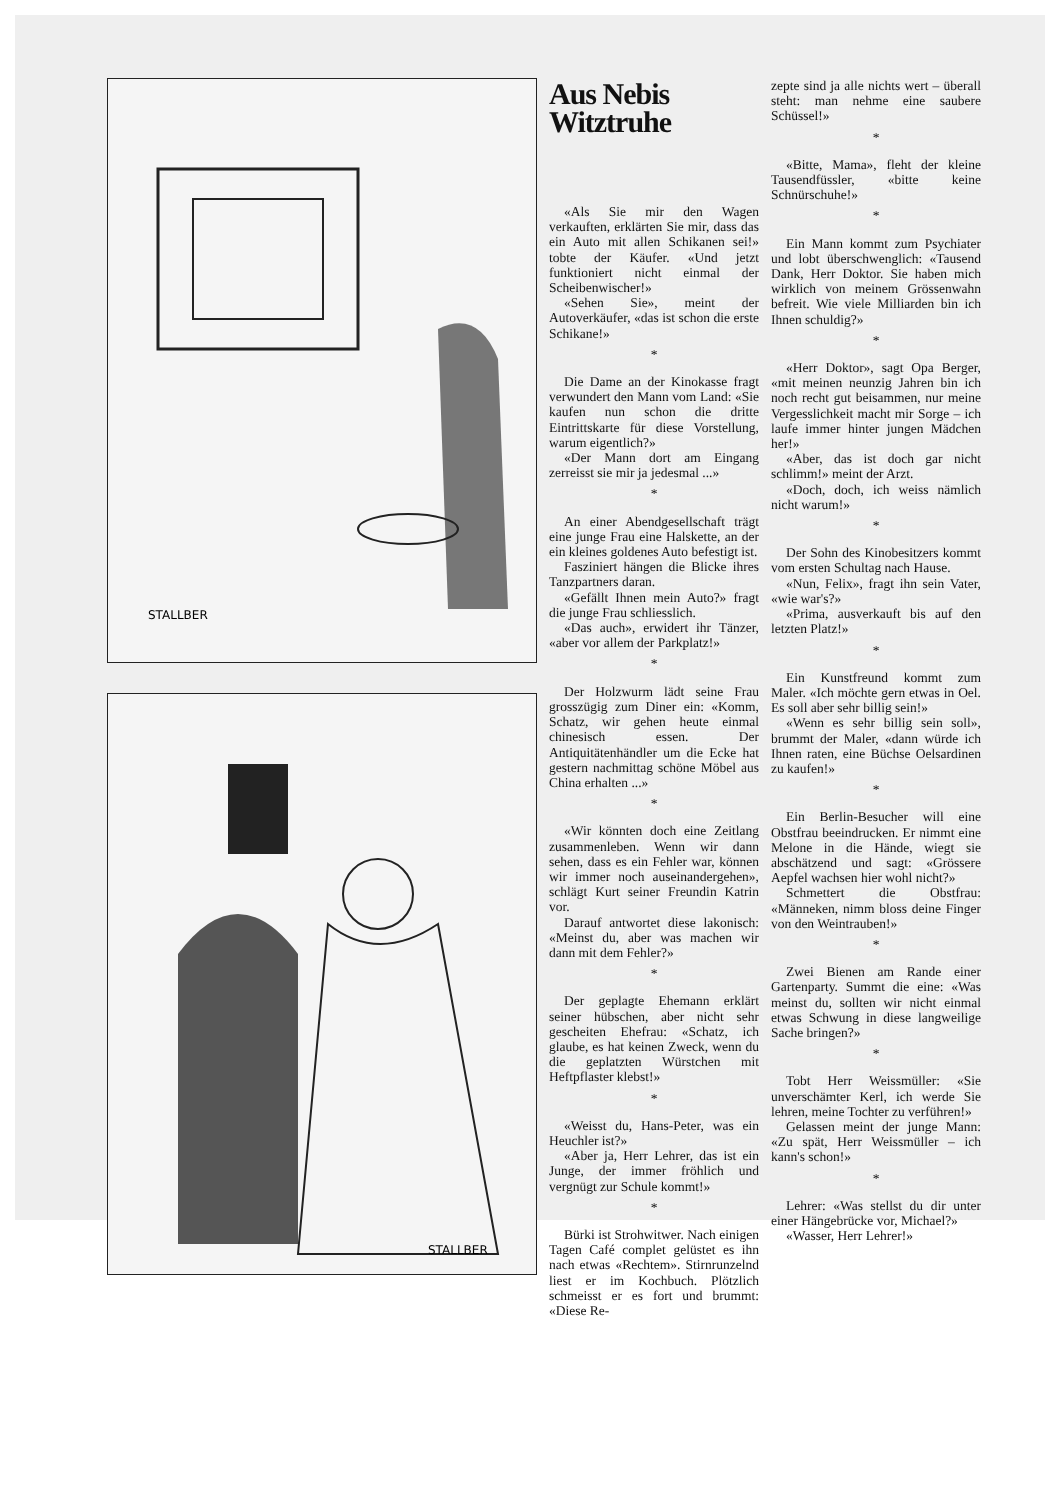STALLBER
STALLBER
Aus Nebis Witztruhe
«Als Sie mir den Wagen verkauften, erklärten Sie mir, dass das ein Auto mit allen Schikanen sei!» tobte der Käufer. «Und jetzt funktioniert nicht einmal der Scheibenwischer!»
«Sehen Sie», meint der Autoverkäufer, «das ist schon die erste Schikane!»
*
Die Dame an der Kinokasse fragt verwundert den Mann vom Land: «Sie kaufen nun schon die dritte Eintrittskarte für diese Vorstellung, warum eigentlich?»
«Der Mann dort am Eingang zerreisst sie mir ja jedesmal ...»
*
An einer Abendgesellschaft trägt eine junge Frau eine Halskette, an der ein kleines goldenes Auto befestigt ist.
Fasziniert hängen die Blicke ihres Tanzpartners daran.
«Gefällt Ihnen mein Auto?» fragt die junge Frau schliesslich.
«Das auch», erwidert ihr Tänzer, «aber vor allem der Parkplatz!»
*
Der Holzwurm lädt seine Frau grosszügig zum Diner ein: «Komm, Schatz, wir gehen heute einmal chinesisch essen. Der Antiquitätenhändler um die Ecke hat gestern nachmittag schöne Möbel aus China erhalten ...»
*
«Wir könnten doch eine Zeitlang zusammenleben. Wenn wir dann sehen, dass es ein Fehler war, können wir immer noch auseinandergehen», schlägt Kurt seiner Freundin Katrin vor.
Darauf antwortet diese lakonisch: «Meinst du, aber was machen wir dann mit dem Fehler?»
*
Der geplagte Ehemann erklärt seiner hübschen, aber nicht sehr gescheiten Ehefrau: «Schatz, ich glaube, es hat keinen Zweck, wenn du die geplatzten Würstchen mit Heftpflaster klebst!»
*
«Weisst du, Hans-Peter, was ein Heuchler ist?»
«Aber ja, Herr Lehrer, das ist ein Junge, der immer fröhlich und vergnügt zur Schule kommt!»
*
Bürki ist Strohwitwer. Nach einigen Tagen Café complet gelüstet es ihn nach etwas «Rechtem». Stirnrunzelnd liest er im Kochbuch. Plötzlich schmeisst er es fort und brummt: «Diese Re-
zepte sind ja alle nichts wert – überall steht: man nehme eine saubere Schüssel!»
*
«Bitte, Mama», fleht der kleine Tausendfüssler, «bitte keine Schnürschuhe!»
*
Ein Mann kommt zum Psychiater und lobt überschwenglich: «Tausend Dank, Herr Doktor. Sie haben mich wirklich von meinem Grössenwahn befreit. Wie viele Milliarden bin ich Ihnen schuldig?»
*
«Herr Doktor», sagt Opa Berger, «mit meinen neunzig Jahren bin ich noch recht gut beisammen, nur meine Vergesslichkeit macht mir Sorge – ich laufe immer hinter jungen Mädchen her!»
«Aber, das ist doch gar nicht schlimm!» meint der Arzt.
«Doch, doch, ich weiss nämlich nicht warum!»
*
Der Sohn des Kinobesitzers kommt vom ersten Schultag nach Hause.
«Nun, Felix», fragt ihn sein Vater, «wie war's?»
«Prima, ausverkauft bis auf den letzten Platz!»
*
Ein Kunstfreund kommt zum Maler. «Ich möchte gern etwas in Oel. Es soll aber sehr billig sein!»
«Wenn es sehr billig sein soll», brummt der Maler, «dann würde ich Ihnen raten, eine Büchse Oelsardinen zu kaufen!»
*
Ein Berlin-Besucher will eine Obstfrau beeindrucken. Er nimmt eine Melone in die Hände, wiegt sie abschätzend und sagt: «Grössere Aepfel wachsen hier wohl nicht?»
Schmettert die Obstfrau: «Männeken, nimm bloss deine Finger von den Weintrauben!»
*
Zwei Bienen am Rande einer Gartenparty. Summt die eine: «Was meinst du, sollten wir nicht einmal etwas Schwung in diese langweilige Sache bringen?»
*
Tobt Herr Weissmüller: «Sie unverschämter Kerl, ich werde Sie lehren, meine Tochter zu verführen!»
Gelassen meint der junge Mann: «Zu spät, Herr Weissmüller – ich kann's schon!»
*
Lehrer: «Was stellst du dir unter einer Hängebrücke vor, Michael?»
«Wasser, Herr Lehrer!»